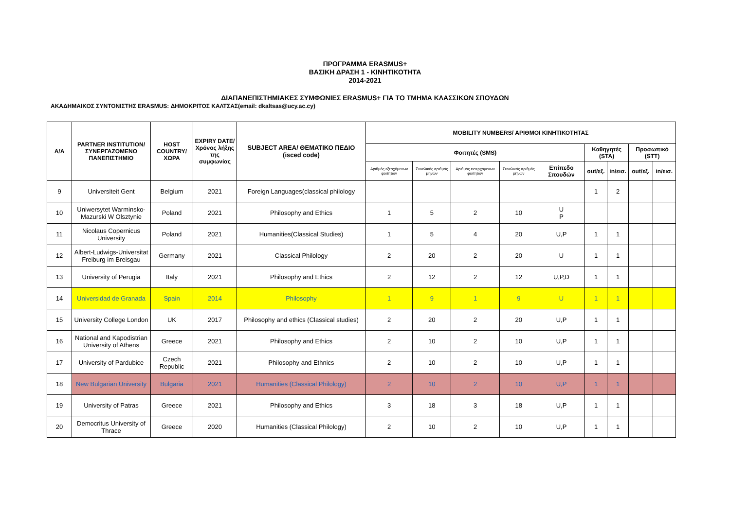ΠΡΟΓΡΑΜΜΑ ERASMUS+
ΒΑΣΙΚΗ ΔΡΑΣΗ 1 - ΚΙΝΗΤΙΚΟΤΗΤΑ
2014-2021
ΔΙΑΠΑΝΕΠΙΣΤΗΜΙΑΚΕΣ ΣΥΜΦΩΝΙΕΣ ERASMUS+ ΓΙΑ ΤΟ ΤΜΗΜΑ ΚΛΑΣΣΙΚΩΝ ΣΠΟΥΔΩΝ
ΑΚΑΔΗΜΑΙΚΟΣ ΣΥΝΤΟΝΙΣΤΗΣ ERASMUS: ΔΗΜΟΚΡΙΤΟΣ ΚΑΛΤΣΑΣ(email: dkaltsas@ucy.ac.cy)
| Α/Α | PARTNER INSTITUTION/ ΣΥΝΕΡΓΑΖΟΜΕΝΟ ΠΑΝΕΠΙΣΤΗΜΙΟ | HOST COUNTRY/ ΧΩΡΑ | EXPIRY DATE/ Χρόνος λήξης της συμφωνίας | SUBJECT AREA/ ΘΕΜΑΤΙΚΟ ΠΕΔΙΟ (isced code) | MOBILITY NUMBERS/ ΑΡΙΘΜΟΙ ΚΙΝΗΤΙΚΟΤΗΤΑΣ | | | | | | | | |
| --- | --- | --- | --- | --- | --- | --- | --- | --- | --- | --- | --- | --- | --- |
| | | | | | Φοιτητές (SMS) | | | | | Καθηγητές (STA) | | Προσωπικό (STT) | |
| | | | | | Αριθμός εξερχόμενων φοιτητών | Συνολικός αριθμός μηνών | Αριθμός εισερχόμενων φοιτητών | Συνολικός αριθμός μηνών | Επίπεδο Σπουδών | out/εξ. | in/εισ. | out/εξ. | in/εισ. |
| 9 | Universiteit Gent | Belgium | 2021 | Foreign Languages(classical philology | | | | | | 1 | 2 | | |
| 10 | Uniwersytet Warminsko-Mazurski W Olsztynie | Poland | 2021 | Philosophy and Ethics | 1 | 5 | 2 | 10 | U P | | | | |
| 11 | Nicolaus Copernicus University | Poland | 2021 | Humanities(Classical Studies) | 1 | 5 | 4 | 20 | U,P | 1 | 1 | | |
| 12 | Albert-Ludwigs-Universitat Freiburg im Breisgau | Germany | 2021 | Classical Philology | 2 | 20 | 2 | 20 | U | 1 | 1 | | |
| 13 | University of Perugia | Italy | 2021 | Philosophy and Ethics | 2 | 12 | 2 | 12 | U,P,D | 1 | 1 | | |
| 14 | Universidad de Granada | Spain | 2014 | Philosophy | 1 | 9 | 1 | 9 | U | 1 | 1 | | |
| 15 | University College London | UK | 2017 | Philosophy and ethics (Classical studies) | 2 | 20 | 2 | 20 | U,P | 1 | 1 | | |
| 16 | National and Kapodistrian University of Athens | Greece | 2021 | Philosophy and Ethics | 2 | 10 | 2 | 10 | U,P | 1 | 1 | | |
| 17 | University of Pardubice | Czech Republic | 2021 | Philosophy and Ethnics | 2 | 10 | 2 | 10 | U,P | 1 | 1 | | |
| 18 | New Bulgarian University | Bulgaria | 2021 | Humanities (Classical Philology) | 2 | 10 | 2 | 10 | U,P | 1 | 1 | | |
| 19 | University of Patras | Greece | 2021 | Philosophy and Ethics | 3 | 18 | 3 | 18 | U,P | 1 | 1 | | |
| 20 | Democritus University of Thrace | Greece | 2020 | Humanities (Classical Philology) | 2 | 10 | 2 | 10 | U,P | 1 | 1 | | |